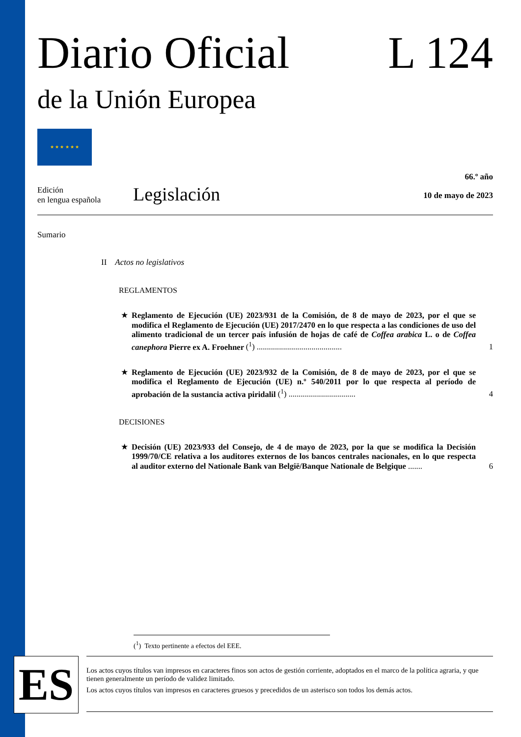Diario Oficial L 124
de la Unión Europea
★ ★ ★ ★ ★ ★
Edición
en lengua española
Legislación
66.º año
10 de mayo de 2023
Sumario
II Actos no legislativos
REGLAMENTOS
★ Reglamento de Ejecución (UE) 2023/931 de la Comisión, de 8 de mayo de 2023, por el que se modifica el Reglamento de Ejecución (UE) 2017/2470 en lo que respecta a las condiciones de uso del alimento tradicional de un tercer país infusión de hojas de café de Coffea arabica L. o de Coffea canephora Pierre ex A. Froehner (<sup>1</sup>) .......................................... 1
★ Reglamento de Ejecución (UE) 2023/932 de la Comisión, de 8 de mayo de 2023, por el que se modifica el Reglamento de Ejecución (UE) n.º 540/2011 por lo que respecta al período de aprobación de la sustancia activa piridalil (<sup>1</sup>) ................................. 4
DECISIONES
★ Decisión (UE) 2023/933 del Consejo, de 4 de mayo de 2023, por la que se modifica la Decisión 1999/70/CE relativa a los auditores externos de los bancos centrales nacionales, en lo que respecta al auditor externo del Nationale Bank van België/Banque Nationale de Belgique ....... 6
(<sup>1</sup>) Texto pertinente a efectos del EEE.
ES
Los actos cuyos títulos van impresos en caracteres finos son actos de gestión corriente, adoptados en el marco de la política agraria, y que tienen generalmente un período de validez limitado.
Los actos cuyos títulos van impresos en caracteres gruesos y precedidos de un asterisco son todos los demás actos.